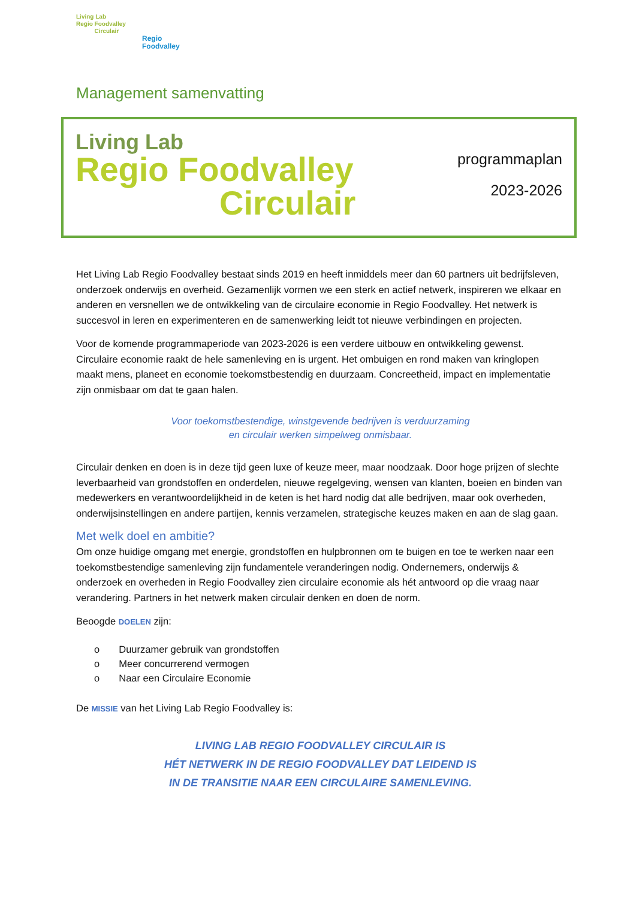Living Lab
Regio Foodvalley
Circulair
Regio
Foodvalley
Management samenvatting
Living Lab
Regio Foodvalley
Circulair
programmaplan
2023-2026
Het Living Lab Regio Foodvalley bestaat sinds 2019 en heeft inmiddels meer dan 60 partners uit bedrijfsleven, onderzoek onderwijs en overheid. Gezamenlijk vormen we een sterk en actief netwerk, inspireren we elkaar en anderen en versnellen we de ontwikkeling van de circulaire economie in Regio Foodvalley. Het netwerk is succesvol in leren en experimenteren en de samenwerking leidt tot nieuwe verbindingen en projecten.
Voor de komende programmaperiode van 2023-2026 is een verdere uitbouw en ontwikkeling gewenst. Circulaire economie raakt de hele samenleving en is urgent. Het ombuigen en rond maken van kringlopen maakt mens, planeet en economie toekomstbestendig en duurzaam. Concreetheid, impact en implementatie zijn onmisbaar om dat te gaan halen.
Voor toekomstbestendige, winstgevende bedrijven is verduurzaming
en circulair werken simpelweg onmisbaar.
Circulair denken en doen is in deze tijd geen luxe of keuze meer, maar noodzaak. Door hoge prijzen of slechte leverbaarheid van grondstoffen en onderdelen, nieuwe regelgeving, wensen van klanten, boeien en binden van medewerkers en verantwoordelijkheid in de keten is het hard nodig dat alle bedrijven, maar ook overheden, onderwijsinstellingen en andere partijen, kennis verzamelen, strategische keuzes maken en aan de slag gaan.
Met welk doel en ambitie?
Om onze huidige omgang met energie, grondstoffen en hulpbronnen om te buigen en toe te werken naar een toekomstbestendige samenleving zijn fundamentele veranderingen nodig. Ondernemers, onderwijs & onderzoek en overheden in Regio Foodvalley zien circulaire economie als hét antwoord op die vraag naar verandering. Partners in het netwerk maken circulair denken en doen de norm.
Beoogde DOELEN zijn:
o Duurzamer gebruik van grondstoffen
o Meer concurrerend vermogen
o Naar een Circulaire Economie
De MISSIE van het Living Lab Regio Foodvalley is:
LIVING LAB REGIO FOODVALLEY CIRCULAIR IS
HÉT NETWERK IN DE REGIO FOODVALLEY DAT LEIDEND IS
IN DE TRANSITIE NAAR EEN CIRCULAIRE SAMENLEVING.